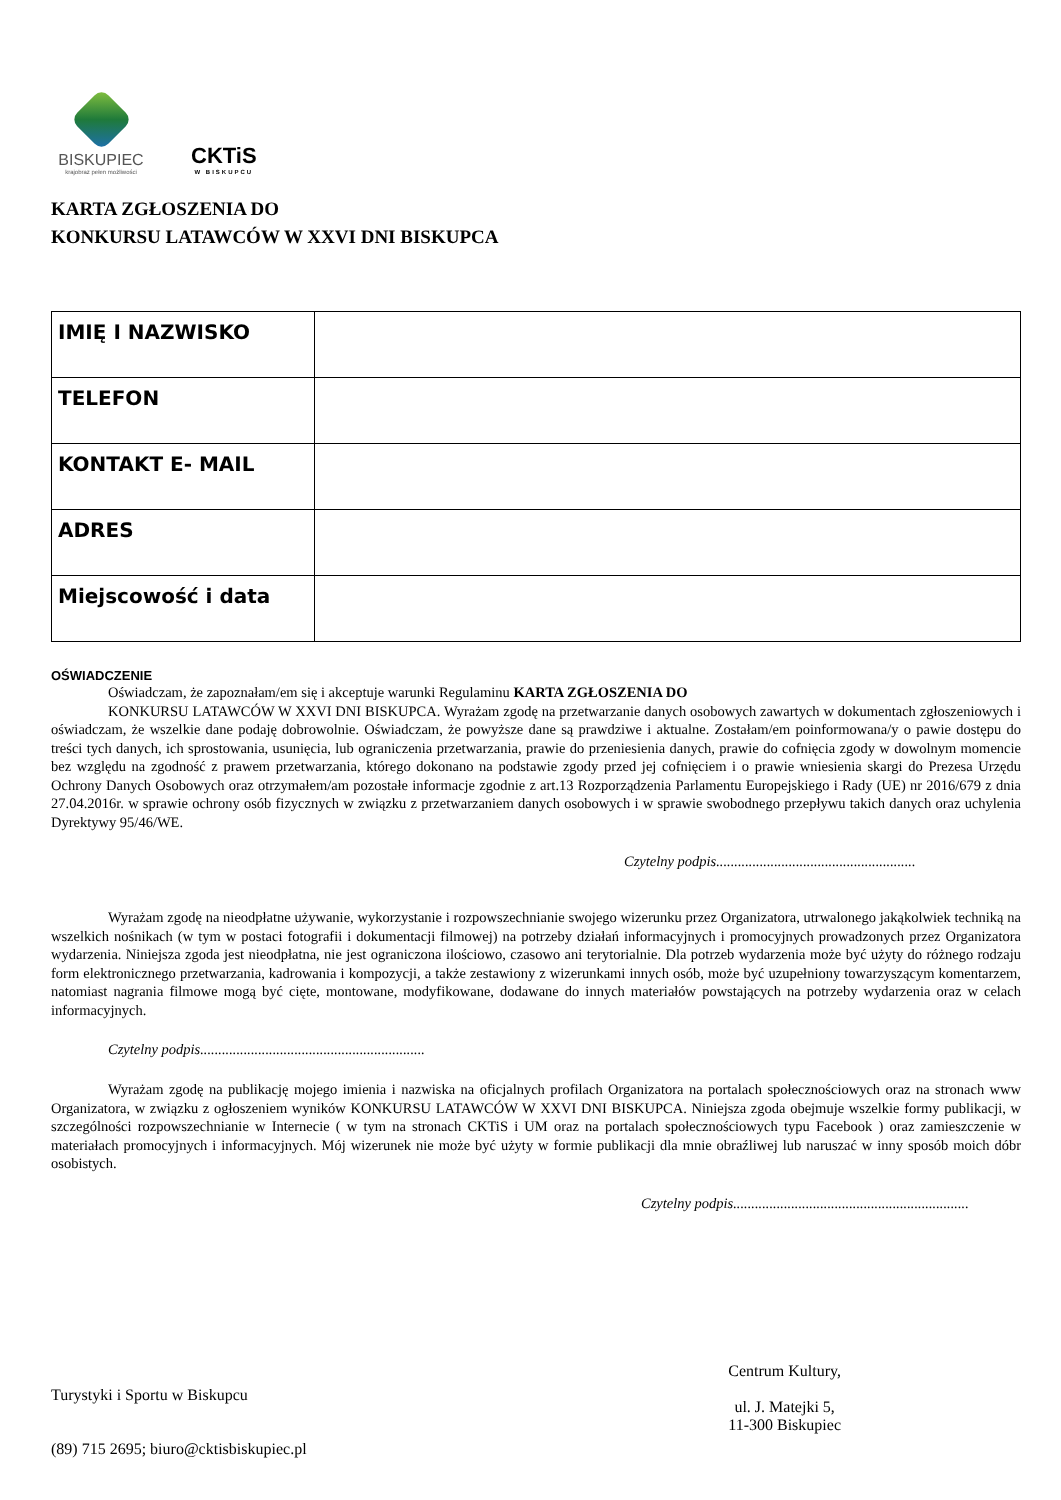BISKUPIEC
krajobraz pełen możliwości
CKTiS
W BISKUPCU
KARTA ZGŁOSZENIA DO
KONKURSU LATAWCÓW W XXVI DNI BISKUPCA
| IMIĘ I NAZWISKO | |
| TELEFON | |
| KONTAKT E- MAIL | |
| ADRES | |
| Miejscowość i data | |
OŚWIADCZENIE
Oświadczam, że zapoznałam/em się i akceptuje warunki Regulaminu KARTA ZGŁOSZENIA DO
KONKURSU LATAWCÓW W XXVI DNI BISKUPCA. Wyrażam zgodę na przetwarzanie danych osobowych zawartych w dokumentach zgłoszeniowych i oświadczam, że wszelkie dane podaję dobrowolnie. Oświadczam, że powyższe dane są prawdziwe i aktualne. Zostałam/em poinformowana/y o pawie dostępu do treści tych danych, ich sprostowania, usunięcia, lub ograniczenia przetwarzania, prawie do przeniesienia danych, prawie do cofnięcia zgody w dowolnym momencie bez względu na zgodność z prawem przetwarzania, którego dokonano na podstawie zgody przed jej cofnięciem i o prawie wniesienia skargi do Prezesa Urzędu Ochrony Danych Osobowych oraz otrzymałem/am pozostałe informacje zgodnie z art.13 Rozporządzenia Parlamentu Europejskiego i Rady (UE) nr 2016/679 z dnia 27.04.2016r. w sprawie ochrony osób fizycznych w związku z przetwarzaniem danych osobowych i w sprawie swobodnego przepływu takich danych oraz uchylenia Dyrektywy 95/46/WE.
Czytelny podpis.......................................................
Wyrażam zgodę na nieodpłatne używanie, wykorzystanie i rozpowszechnianie swojego wizerunku przez Organizatora, utrwalonego jakąkolwiek techniką na wszelkich nośnikach (w tym w postaci fotografii i dokumentacji filmowej) na potrzeby działań informacyjnych i promocyjnych prowadzonych przez Organizatora wydarzenia. Niniejsza zgoda jest nieodpłatna, nie jest ograniczona ilościowo, czasowo ani terytorialnie. Dla potrzeb wydarzenia może być użyty do różnego rodzaju form elektronicznego przetwarzania, kadrowania i kompozycji, a także zestawiony z wizerunkami innych osób, może być uzupełniony towarzyszącym komentarzem, natomiast nagrania filmowe mogą być cięte, montowane, modyfikowane, dodawane do innych materiałów powstających na potrzeby wydarzenia oraz w celach informacyjnych.
Czytelny podpis..............................................................
Wyrażam zgodę na publikację mojego imienia i nazwiska na oficjalnych profilach Organizatora na portalach społecznościowych oraz na stronach www Organizatora, w związku z ogłoszeniem wyników KONKURSU LATAWCÓW W XXVI DNI BISKUPCA. Niniejsza zgoda obejmuje wszelkie formy publikacji, w szczególności rozpowszechnianie w Internecie ( w tym na stronach CKTiS i UM oraz na portalach społecznościowych typu Facebook ) oraz zamieszczenie w materiałach promocyjnych i informacyjnych. Mój wizerunek nie może być użyty w formie publikacji dla mnie obraźliwej lub naruszać w inny sposób moich dóbr osobistych.
Czytelny podpis.................................................................
Turystyki i Sportu w Biskupcu
(89) 715 2695; biuro@cktisbiskupiec.pl
Centrum Kultury,
ul. J. Matejki 5,
11-300 Biskupiec